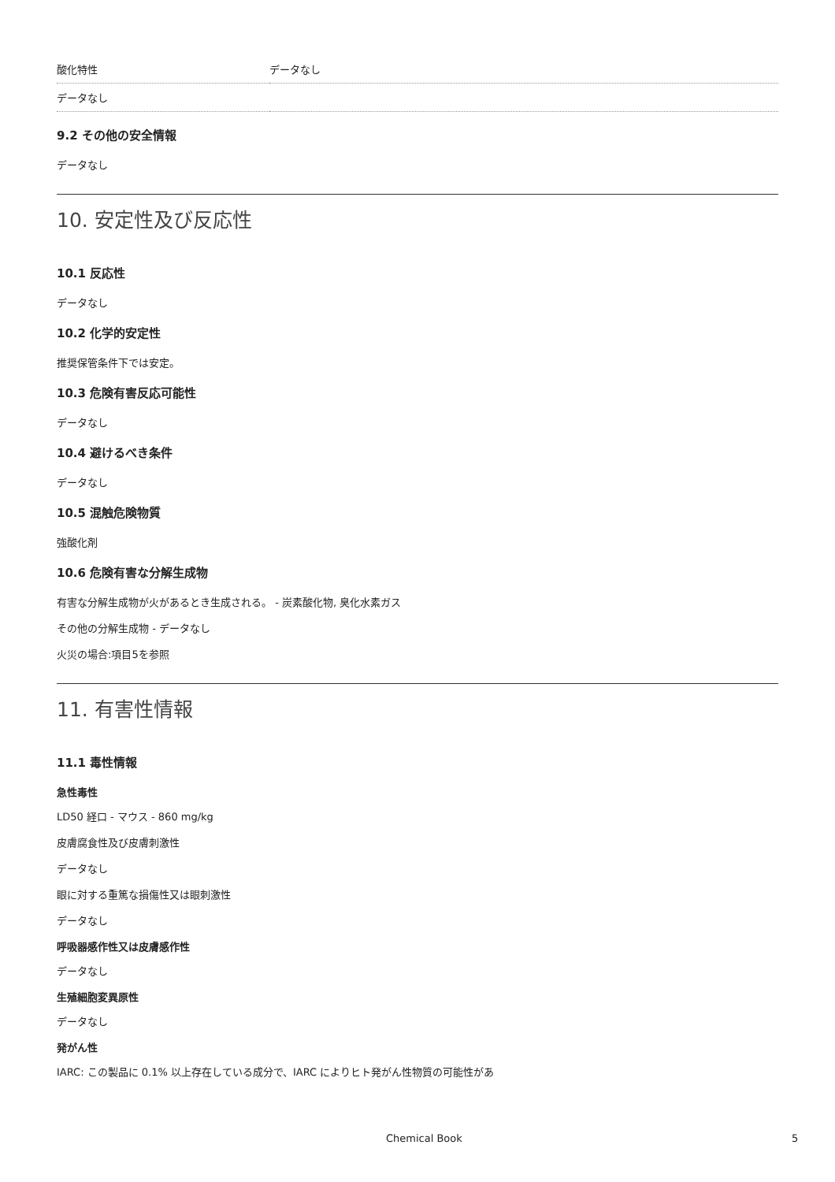| 酸化特性 | データなし |
| データなし | |
9.2 その他の安全情報
データなし
10. 安定性及び反応性
10.1 反応性
データなし
10.2 化学的安定性
推奨保管条件下では安定。
10.3 危険有害反応可能性
データなし
10.4 避けるべき条件
データなし
10.5 混触危険物質
強酸化剤
10.6 危険有害な分解生成物
有害な分解生成物が火があるとき生成される。 - 炭素酸化物, 臭化水素ガス
その他の分解生成物 - データなし
火災の場合:項目5を参照
11. 有害性情報
11.1 毒性情報
急性毒性
LD50 経口 - マウス - 860 mg/kg
皮膚腐食性及び皮膚刺激性
データなし
眼に対する重篤な損傷性又は眼刺激性
データなし
呼吸器感作性又は皮膚感作性
データなし
生殖細胞変異原性
データなし
発がん性
IARC: この製品に 0.1% 以上存在している成分で、IARC によりヒト発がん性物質の可能性があ
Chemical Book 5